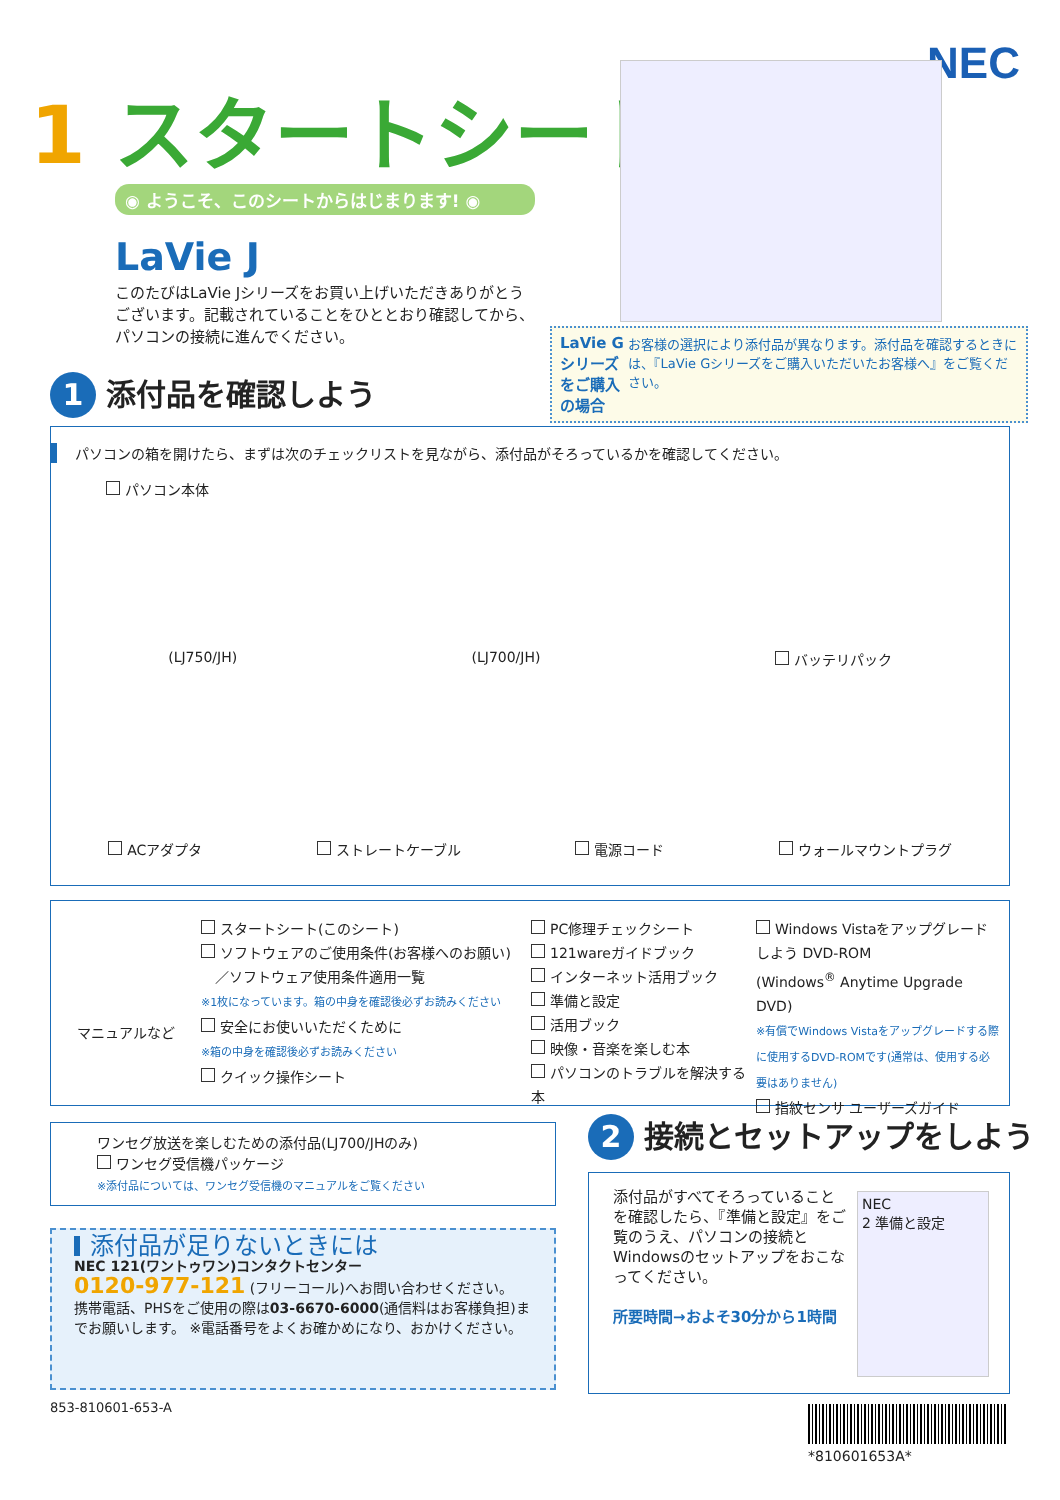NEC
1 スタートシート
◉ ようこそ、このシートからはじまります! ◉
LaVie J
このたびはLaVie Jシリーズをお買い上げいただきありがとうございます。記載されていることをひととおり確認してから、パソコンの接続に進んでください。
LaVie Gシリーズをご購入の場合
お客様の選択により添付品が異なります。添付品を確認するときには、『LaVie Gシリーズをご購入いただいたお客様へ』をご覧ください。
1 添付品を確認しよう
パソコンの箱を開けたら、まずは次のチェックリストを見ながら、添付品がそろっているかを確認してください。
パソコン本体
(LJ750/JH) (LJ700/JH) バッテリパック
ACアダプタ ストレートケーブル 電源コード ウォールマウントプラグ
マニュアルなど
スタートシート(このシート)
ソフトウェアのご使用条件(お客様へのお願い)
　／ソフトウェア使用条件適用一覧
※1枚になっています。箱の中身を確認後必ずお読みください
安全にお使いいただくために
※箱の中身を確認後必ずお読みください
クイック操作シート
PC修理チェックシート
121wareガイドブック
インターネット活用ブック
準備と設定
活用ブック
映像・音楽を楽しむ本
パソコンのトラブルを解決する本
Windows Vistaをアップグレードしよう DVD-ROM
(Windows<sup>®</sup> Anytime Upgrade DVD)
※有償でWindows Vistaをアップグレードする際に使用するDVD-ROMです(通常は、使用する必要はありません)
指紋センサ ユーザーズガイド
ワンセグ放送を楽しむための添付品(LJ700/JHのみ)
ワンセグ受信機パッケージ
※添付品については、ワンセグ受信機のマニュアルをご覧ください
添付品が足りないときには
NEC 121(ワントゥワン)コンタクトセンター
0120-977-121 (フリーコール)へお問い合わせください。
携帯電話、PHSをご使用の際は03-6670-6000(通信料はお客様負担)までお願いします。 ※電話番号をよくお確かめになり、おかけください。
853-810601-653-A
2 接続とセットアップをしよう
添付品がすべてそろっていることを確認したら、『準備と設定』をご覧のうえ、パソコンの接続とWindowsのセットアップをおこなってください。
所要時間→およそ30分から1時間
NEC
2 準備と設定
*810601653A*